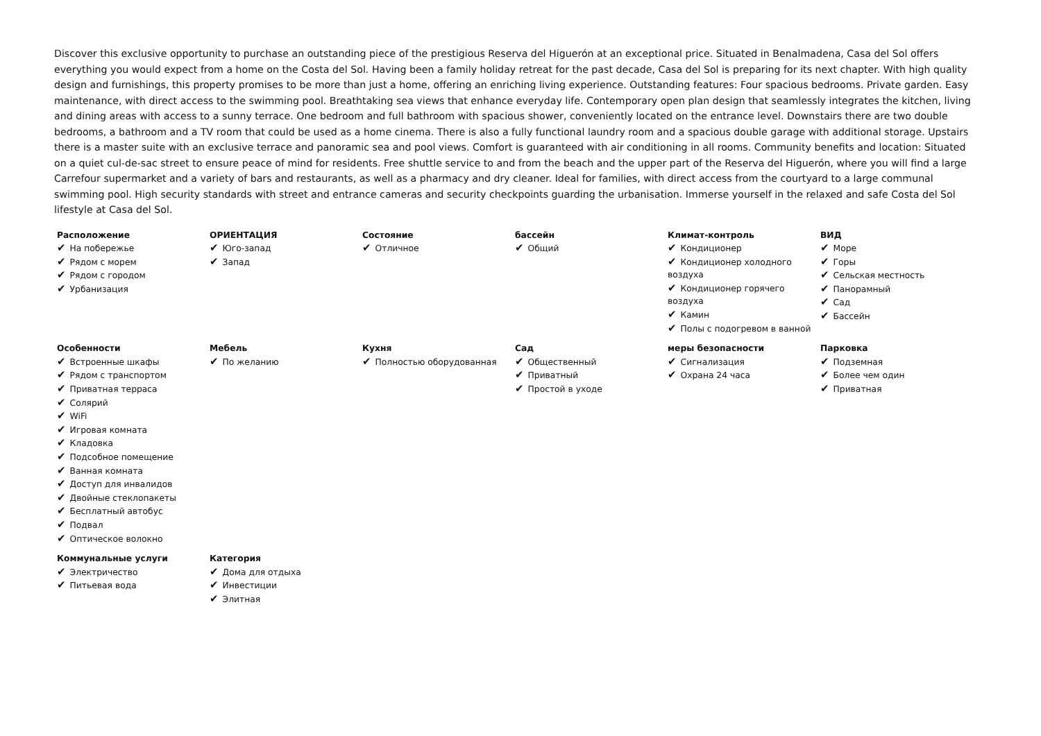Discover this exclusive opportunity to purchase an outstanding piece of the prestigious Reserva del Higuerón at an exceptional price. Situated in Benalmadena, Casa del Sol offers everything you would expect from a home on the Costa del Sol. Having been a family holiday retreat for the past decade, Casa del Sol is preparing for its next chapter. With high quality design and furnishings, this property promises to be more than just a home, offering an enriching living experience. Outstanding features: Four spacious bedrooms. Private garden. Easy maintenance, with direct access to the swimming pool. Breathtaking sea views that enhance everyday life. Contemporary open plan design that seamlessly integrates the kitchen, living and dining areas with access to a sunny terrace. One bedroom and full bathroom with spacious shower, conveniently located on the entrance level. Downstairs there are two double bedrooms, a bathroom and a TV room that could be used as a home cinema. There is also a fully functional laundry room and a spacious double garage with additional storage. Upstairs there is a master suite with an exclusive terrace and panoramic sea and pool views. Comfort is guaranteed with air conditioning in all rooms. Community benefits and location: Situated on a quiet cul-de-sac street to ensure peace of mind for residents. Free shuttle service to and from the beach and the upper part of the Reserva del Higuerón, where you will find a large Carrefour supermarket and a variety of bars and restaurants, as well as a pharmacy and dry cleaner. Ideal for families, with direct access from the courtyard to a large communal swimming pool. High security standards with street and entrance cameras and security checkpoints guarding the urbanisation. Immerse yourself in the relaxed and safe Costa del Sol lifestyle at Casa del Sol.
| Расположение ✔ На побережье ✔ Рядом с морем ✔ Рядом с городом ✔ Урбанизация | ОРИЕНТАЦИЯ ✔ Юго-запад ✔ Запад | Состояние ✔ Отличное | бассейн ✔ Общий | Климат-контроль ✔ Кондиционер ✔ Кондиционер холодного воздуха ✔ Кондиционер горячего воздуха ✔ Камин ✔ Полы с подогревом в ванной | ВИД ✔ Море ✔ Горы ✔ Сельская местность ✔ Панорамный ✔ Сад ✔ Бассейн |
| Особенности ✔ Встроенные шкафы ✔ Рядом с транспортом ✔ Приватная терраса ✔ Солярий ✔ WiFi ✔ Игровая комната ✔ Кладовка ✔ Подсобное помещение ✔ Ванная комната ✔ Доступ для инвалидов ✔ Двойные стеклопакеты ✔ Бесплатный автобус ✔ Подвал ✔ Оптическое волокно | Мебель ✔ По желанию | Кухня ✔ Полностью оборудованная | Сад ✔ Общественный ✔ Приватный ✔ Простой в уходе | меры безопасности ✔ Сигнализация ✔ Охрана 24 часа | Парковка ✔ Подземная ✔ Более чем один ✔ Приватная |
| Коммунальные услуги ✔ Электричество ✔ Питьевая вода | Категория ✔ Дома для отдыха ✔ Инвестиции ✔ Элитная | | | | |